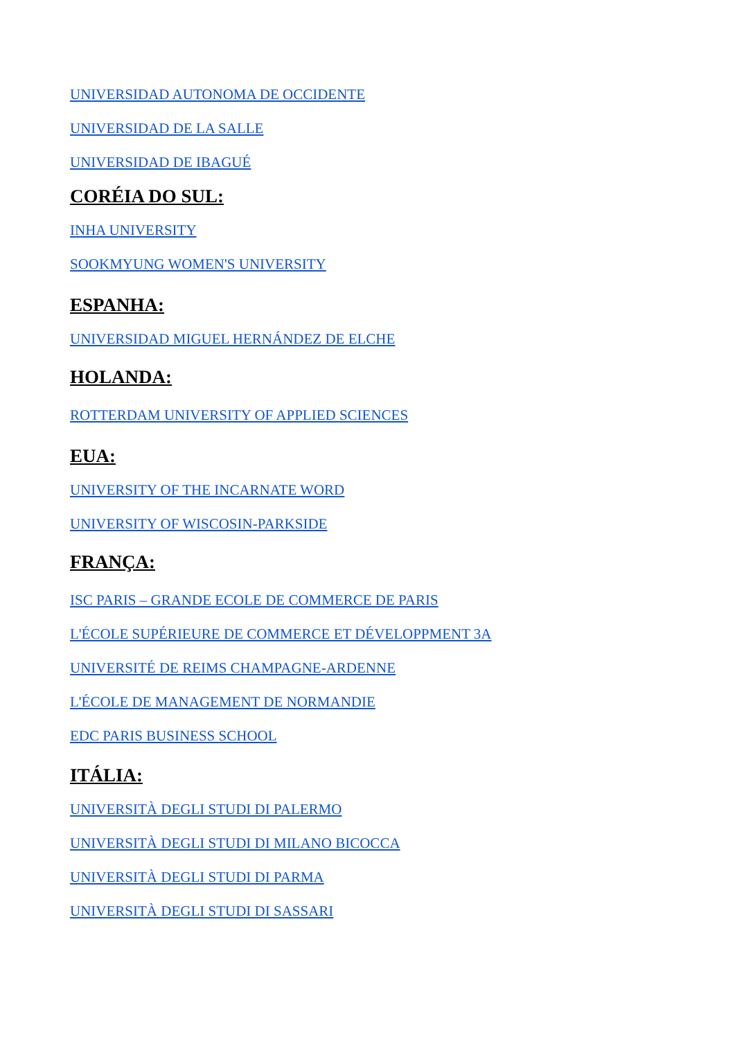UNIVERSIDAD AUTONOMA DE OCCIDENTE
UNIVERSIDAD DE LA SALLE
UNIVERSIDAD DE IBAGUÉ
CORÉIA DO SUL:
INHA UNIVERSITY
SOOKMYUNG WOMEN'S UNIVERSITY
ESPANHA:
UNIVERSIDAD MIGUEL HERNÁNDEZ DE ELCHE
HOLANDA:
ROTTERDAM UNIVERSITY OF APPLIED SCIENCES
EUA:
UNIVERSITY OF THE INCARNATE WORD
UNIVERSITY OF WISCOSIN-PARKSIDE
FRANÇA:
ISC PARIS – GRANDE ECOLE DE COMMERCE DE PARIS
L'ÉCOLE SUPÉRIEURE DE COMMERCE ET DÉVELOPPMENT 3A
UNIVERSITÉ DE REIMS CHAMPAGNE-ARDENNE
L'ÉCOLE DE MANAGEMENT DE NORMANDIE
EDC PARIS BUSINESS SCHOOL
ITÁLIA:
UNIVERSITÀ DEGLI STUDI DI PALERMO
UNIVERSITÀ DEGLI STUDI DI MILANO BICOCCA
UNIVERSITÀ DEGLI STUDI DI PARMA
UNIVERSITÀ DEGLI STUDI DI SASSARI